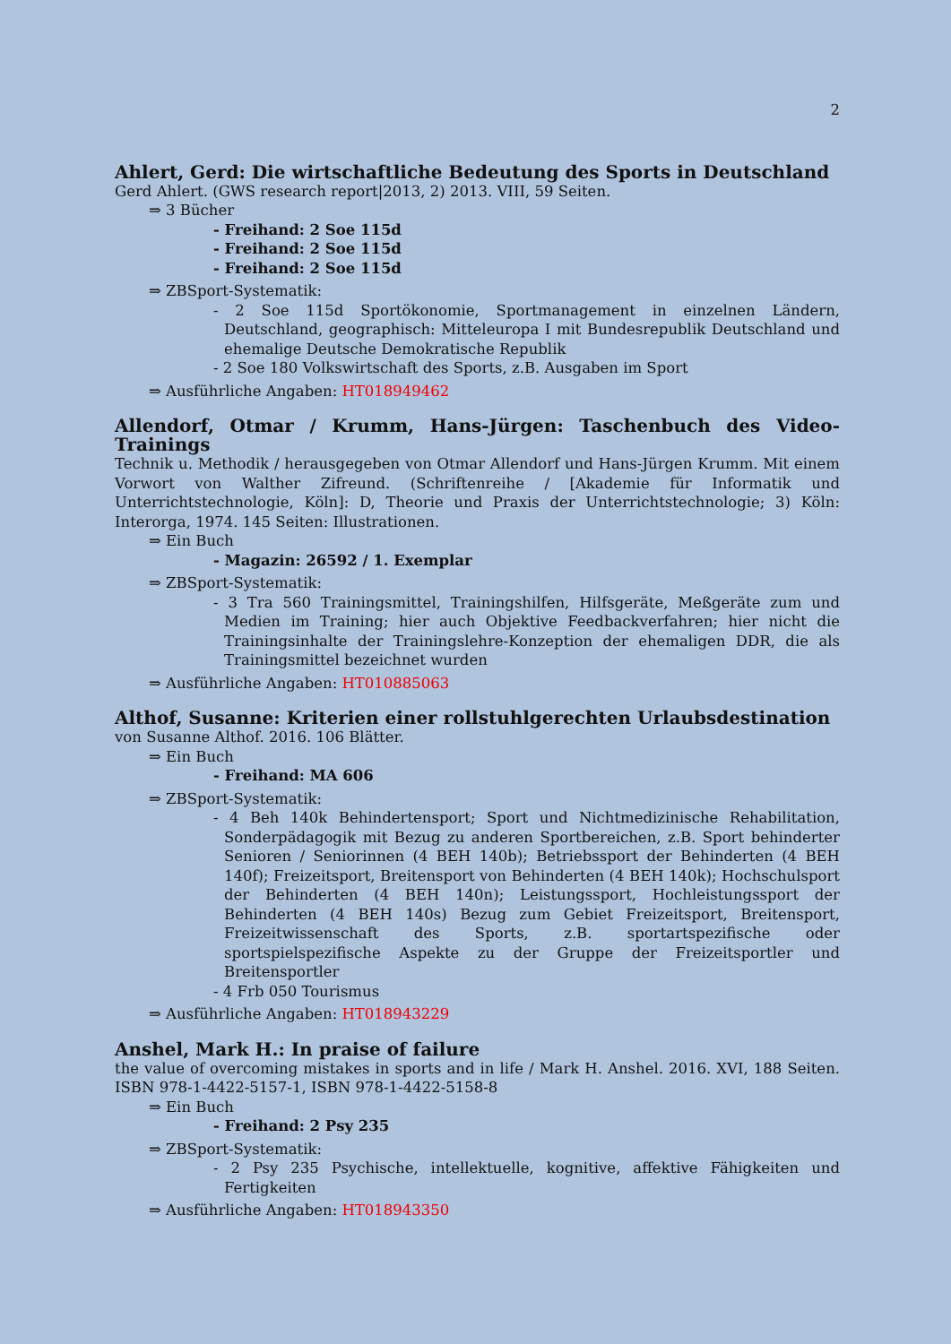2
Ahlert, Gerd: Die wirtschaftliche Bedeutung des Sports in Deutschland
Gerd Ahlert. (GWS research report|2013, 2) 2013. VIII, 59 Seiten.
⇒ 3 Bücher
- Freihand: 2 Soe 115d
- Freihand: 2 Soe 115d
- Freihand: 2 Soe 115d
⇒ ZBSport-Systematik:
- 2 Soe 115d Sportökonomie, Sportmanagement in einzelnen Ländern, Deutschland, geographisch: Mitteleuropa I mit Bundesrepublik Deutschland und ehemalige Deutsche Demokratische Republik
- 2 Soe 180 Volkswirtschaft des Sports, z.B. Ausgaben im Sport
⇒ Ausführliche Angaben: HT018949462
Allendorf, Otmar / Krumm, Hans-Jürgen: Taschenbuch des Video-Trainings
Technik u. Methodik / herausgegeben von Otmar Allendorf und Hans-Jürgen Krumm. Mit einem Vorwort von Walther Zifreund. (Schriftenreihe / [Akademie für Informatik und Unterrichtstechnologie, Köln]: D, Theorie und Praxis der Unterrichtstechnologie; 3) Köln: Interorga, 1974. 145 Seiten: Illustrationen.
⇒ Ein Buch
- Magazin: 26592 / 1. Exemplar
⇒ ZBSport-Systematik:
- 3 Tra 560 Trainingsmittel, Trainingshilfen, Hilfsgeräte, Meßgeräte zum und Medien im Training; hier auch Objektive Feedbackverfahren; hier nicht die Trainingsinhalte der Trainingslehre-Konzeption der ehemaligen DDR, die als Trainingsmittel bezeichnet wurden
⇒ Ausführliche Angaben: HT010885063
Althof, Susanne: Kriterien einer rollstuhlgerechten Urlaubsdestination
von Susanne Althof. 2016. 106 Blätter.
⇒ Ein Buch
- Freihand: MA 606
⇒ ZBSport-Systematik:
- 4 Beh 140k Behindertensport; Sport und Nichtmedizinische Rehabilitation, Sonderpädagogik mit Bezug zu anderen Sportbereichen, z.B. Sport behinderter Senioren / Seniorinnen (4 BEH 140b); Betriebssport der Behinderten (4 BEH 140f); Freizeitsport, Breitensport von Behinderten (4 BEH 140k); Hochschulsport der Behinderten (4 BEH 140n); Leistungssport, Hochleistungssport der Behinderten (4 BEH 140s) Bezug zum Gebiet Freizeitsport, Breitensport, Freizeitwissenschaft des Sports, z.B. sportartspezifische oder sportspielspezifische Aspekte zu der Gruppe der Freizeitsportler und Breitensportler
- 4 Frb 050 Tourismus
⇒ Ausführliche Angaben: HT018943229
Anshel, Mark H.: In praise of failure
the value of overcoming mistakes in sports and in life / Mark H. Anshel. 2016. XVI, 188 Seiten. ISBN 978-1-4422-5157-1, ISBN 978-1-4422-5158-8
⇒ Ein Buch
- Freihand: 2 Psy 235
⇒ ZBSport-Systematik:
- 2 Psy 235 Psychische, intellektuelle, kognitive, affektive Fähigkeiten und Fertigkeiten
⇒ Ausführliche Angaben: HT018943350